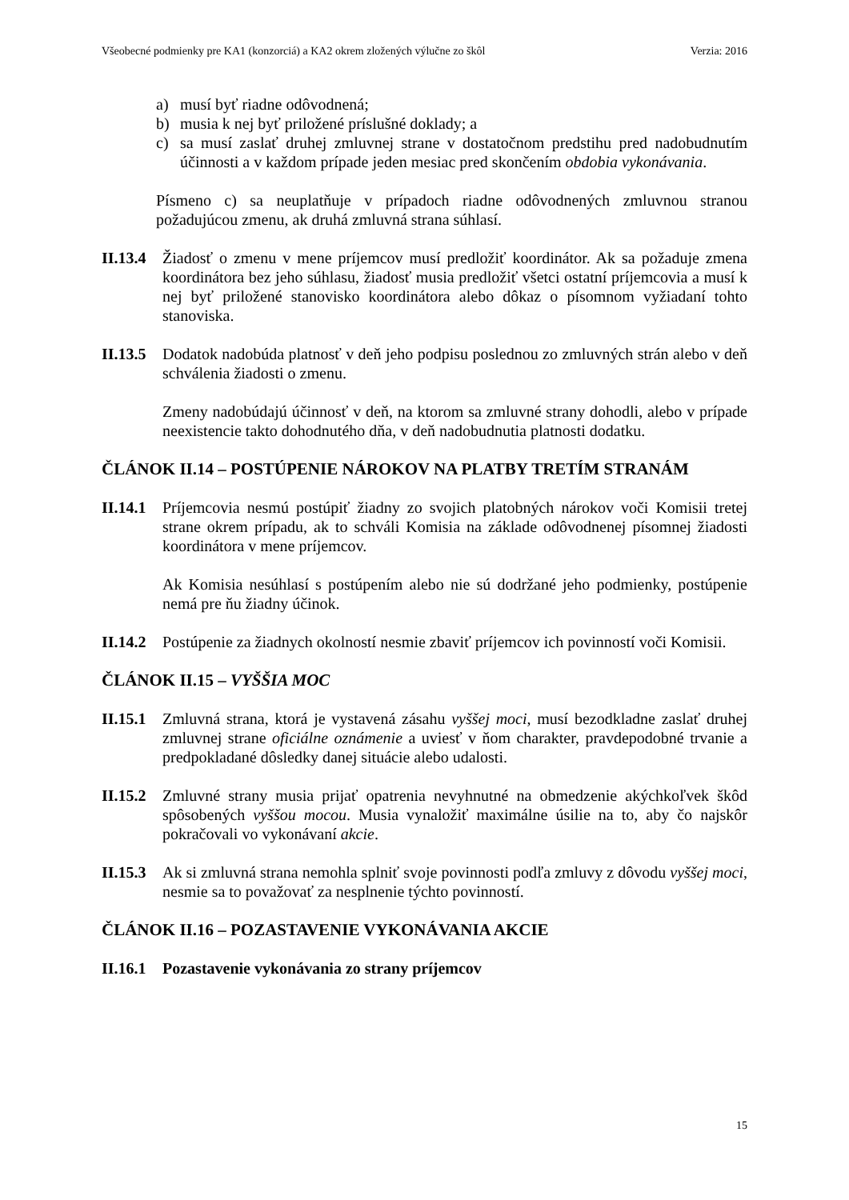Všeobecné podmienky pre KA1 (konzorciá) a KA2 okrem zložených výlučne zo škôl Verzia: 2016
a) musí byť riadne odôvodnená;
b) musia k nej byť priložené príslušné doklady; a
c) sa musí zaslať druhej zmluvnej strane v dostatočnom predstihu pred nadobudnutím účinnosti a v každom prípade jeden mesiac pred skončením obdobia vykonávania.
Písmeno c) sa neuplatňuje v prípadoch riadne odôvodnených zmluvnou stranou požadujúcou zmenu, ak druhá zmluvná strana súhlasí.
II.13.4
Žiadosť o zmenu v mene príjemcov musí predložiť koordinátor. Ak sa požaduje zmena koordinátora bez jeho súhlasu, žiadosť musia predložiť všetci ostatní príjemcovia a musí k nej byť priložené stanovisko koordinátora alebo dôkaz o písomnom vyžiadaní tohto stanoviska.
II.13.5
Dodatok nadobúda platnosť v deň jeho podpisu poslednou zo zmluvných strán alebo v deň schválenia žiadosti o zmenu.
Zmeny nadobúdajú účinnosť v deň, na ktorom sa zmluvné strany dohodli, alebo v prípade neexistencie takto dohodnutého dňa, v deň nadobudnutia platnosti dodatku.
ČLÁNOK II.14 – POSTÚPENIE NÁROKOV NA PLATBY TRETÍM STRANÁM
II.14.1
Príjemcovia nesmú postúpiť žiadny zo svojich platobných nárokov voči Komisii tretej strane okrem prípadu, ak to schváli Komisia na základe odôvodnenej písomnej žiadosti koordinátora v mene príjemcov.
Ak Komisia nesúhlasí s postúpením alebo nie sú dodržané jeho podmienky, postúpenie nemá pre ňu žiadny účinok.
II.14.2
Postúpenie za žiadnych okolností nesmie zbaviť príjemcov ich povinností voči Komisii.
ČLÁNOK II.15 – VYŠŠIA MOC
II.15.1
Zmluvná strana, ktorá je vystavená zásahu vyššej moci, musí bezodkladne zaslať druhej zmluvnej strane oficiálne oznámenie a uviesť v ňom charakter, pravdepodobné trvanie a predpokladané dôsledky danej situácie alebo udalosti.
II.15.2
Zmluvné strany musia prijať opatrenia nevyhnutné na obmedzenie akýchkoľvek škôd spôsobených vyššou mocou. Musia vynaložiť maximálne úsilie na to, aby čo najskôr pokračovali vo vykonávaní akcie.
II.15.3
Ak si zmluvná strana nemohla splniť svoje povinnosti podľa zmluvy z dôvodu vyššej moci, nesmie sa to považovať za nesplnenie týchto povinností.
ČLÁNOK II.16 – POZASTAVENIE VYKONÁVANIA AKCIE
II.16.1
Pozastavenie vykonávania zo strany príjemcov
15